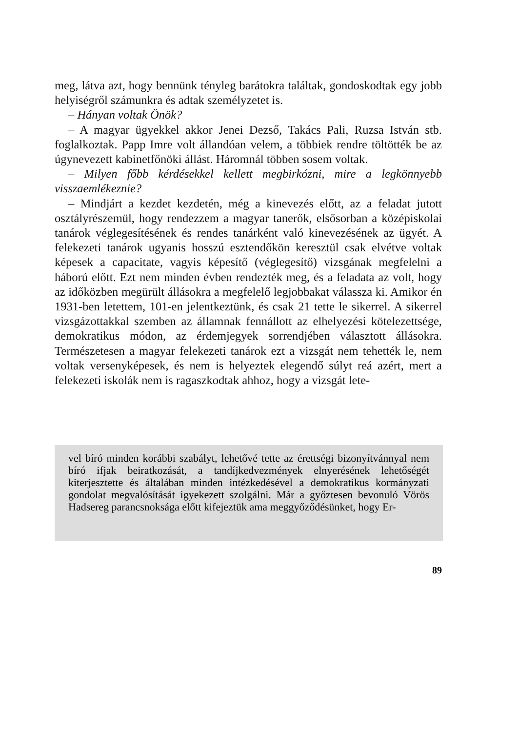meg, látva azt, hogy bennünk tényleg barátokra találtak, gondoskodtak egy jobb helyiségről számunkra és adtak személyzetet is.
– Hányan voltak Önök?
– A magyar ügyekkel akkor Jenei Dezső, Takács Pali, Ruzsa István stb. foglalkoztak. Papp Imre volt állandóan velem, a többiek rendre töltötték be az úgynevezett kabinetfőnöki állást. Háromnál többen sosem voltak.
– Milyen főbb kérdésekkel kellett megbirkózni, mire a legkönnyebb visszaemlékeznie?
– Mindjárt a kezdet kezdetén, még a kinevezés előtt, az a feladat jutott osztályrészemül, hogy rendezzem a magyar tanerők, elsősorban a középiskolai tanárok véglegesítésének és rendes tanárként való kinevezésének az ügyét. A felekezeti tanárok ugyanis hosszú esztendőkön keresztül csak elvétve voltak képesek a capacitate, vagyis képesítő (véglegesítő) vizsgának megfelelni a háború előtt. Ezt nem minden évben rendezték meg, és a feladata az volt, hogy az időközben megürült állásokra a megfelelő legjobbakat válassza ki. Amikor én 1931-ben letettem, 101-en jelentkeztünk, és csak 21 tette le sikerrel. A sikerrel vizsgázottakkal szemben az államnak fennállott az elhelyezési kötelezettsége, demokratikus módon, az érdemjegyek sorrendjében választott állásokra. Természetesen a magyar felekezeti tanárok ezt a vizsgát nem tehették le, nem voltak versenyképesek, és nem is helyeztek elegendő súlyt reá azért, mert a felekezeti iskolák nem is ragaszkodtak ahhoz, hogy a vizsgát lete-
vel bíró minden korábbi szabályt, lehetővé tette az érettségi bizonyítvánnyal nem bíró ifjak beiratkozását, a tandíjkedvezmények elnyerésének lehetőségét kiterjesztette és általában minden intézkedésével a demokratikus kormányzati gondolat megvalósítását igyekezett szolgálni. Már a győztesen bevonuló Vörös Hadsereg parancsnoksága előtt kifejeztük ama meggyőződésünket, hogy Er-
89